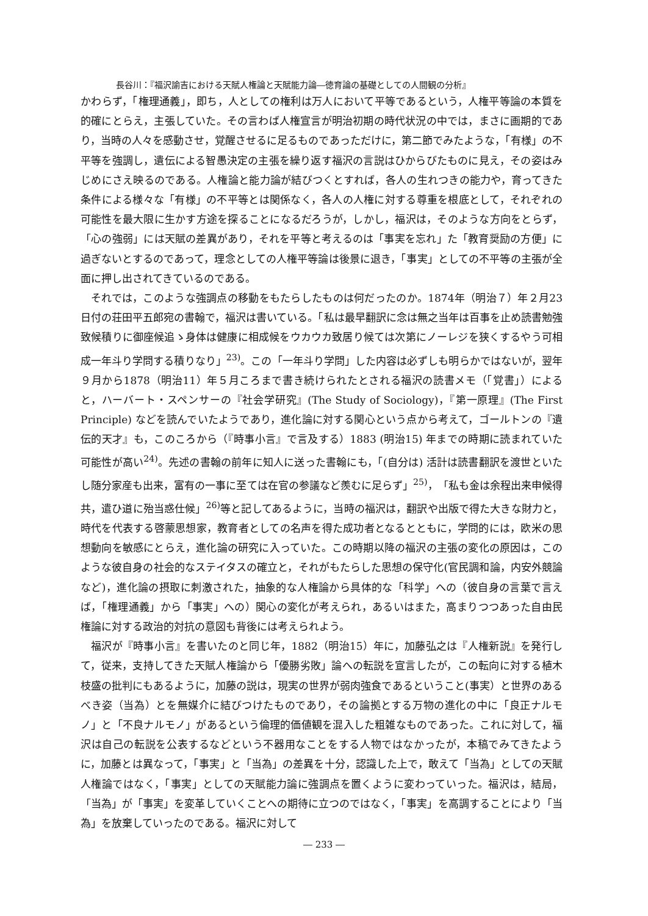長谷川：『福沢諭吉における天賦人権論と天賦能力論―徳育論の基礎としての人間観の分析』
かわらず，「権理通義」，即ち，人としての権利は万人において平等であるという，人権平等論の本質を的確にとらえ，主張していた。その言わば人権宣言が明治初期の時代状況の中では，まさに画期的であり，当時の人々を感動させ，覚醒させるに足るものであっただけに，第二節でみたような，「有様」の不平等を強調し，遺伝による智愚決定の主張を繰り返す福沢の言説はひからびたものに見え，その姿はみじめにさえ映るのである。人権論と能力論が結びつくとすれば，各人の生れつきの能力や，育ってきた条件による様々な「有様」の不平等とは関係なく，各人の人権に対する尊重を根底として，それぞれの可能性を最大限に生かす方途を探ることになるだろうが，しかし，福沢は，そのような方向をとらず，「心の強弱」には天賦の差異があり，それを平等と考えるのは「事実を忘れ」た「教育奨励の方便」に過ぎないとするのであって，理念としての人権平等論は後景に退き，「事実」としての不平等の主張が全面に押し出されてきているのである。
それでは，このような強調点の移動をもたらしたものは何だったのか。1874年（明治７）年２月23日付の荘田平五郎宛の書翰で，福沢は書いている。「私は最早翻訳に念は無之当年は百事を止め読書勉強致候積りに御座候追ゝ身体は健康に相成候をウカウカ致居り候ては次第にノーレジを狭くするやう可相成一年斗り学問する積りなり」<sup>23)</sup>。この「一年斗り学問」した内容は必ずしも明らかではないが，翌年９月から1878（明治11）年５月ころまで書き続けられたとされる福沢の読書メモ（「覚書」）によると，ハーバート・スペンサーの『社会学研究』(The Study of Sociology)，『第一原理』(The First Principle) などを読んでいたようであり，進化論に対する関心という点から考えて，ゴールトンの『遺伝的天才』も，このころから（『時事小言』で言及する）1883 (明治15) 年までの時期に読まれていた可能性が高い<sup>24)</sup>。先述の書翰の前年に知人に送った書翰にも，「(自分は) 活計は読書翻訳を渡世といたし随分家産も出来，富有の一事に至ては在官の参議など羨むに足らず」<sup>25)</sup>，「私も金は余程出来申候得共，遣ひ道に殆当惑仕候」<sup>26)</sup>等と記してあるように，当時の福沢は，翻訳や出版で得た大きな財力と，時代を代表する啓蒙思想家，教育者としての名声を得た成功者となるとともに，学問的には，欧米の思想動向を敏感にとらえ，進化論の研究に入っていた。この時期以降の福沢の主張の変化の原因は，このような彼自身の社会的なステイタスの確立と，それがもたらした思想の保守化(官民調和論，内安外競論など)，進化論の摂取に刺激された，抽象的な人権論から具体的な「科学」への（彼自身の言葉で言えば，「権理通義」から「事実」への）関心の変化が考えられ，あるいはまた，高まりつつあった自由民権論に対する政治的対抗の意図も背後には考えられよう。
福沢が『時事小言』を書いたのと同じ年，1882（明治15）年に，加藤弘之は『人権新説』を発行して，従来，支持してきた天賦人権論から「優勝劣敗」論への転説を宣言したが，この転向に対する植木枝盛の批判にもあるように，加藤の説は，現実の世界が弱肉強食であるということ(事実）と世界のあるべき姿（当為）とを無媒介に結びつけたものであり，その論拠とする万物の進化の中に「良正ナルモノ」と「不良ナルモノ」があるという倫理的価値観を混入した粗雑なものであった。これに対して，福沢は自己の転説を公表するなどという不器用なことをする人物ではなかったが，本稿でみてきたように，加藤とは異なって，「事実」と「当為」の差異を十分，認識した上で，敢えて「当為」としての天賦人権論ではなく，「事実」としての天賦能力論に強調点を置くように変わっていった。福沢は，結局，「当為」が「事実」を変革していくことへの期待に立つのではなく，「事実」を高調することにより「当為」を放棄していったのである。福沢に対して
― 233 ―